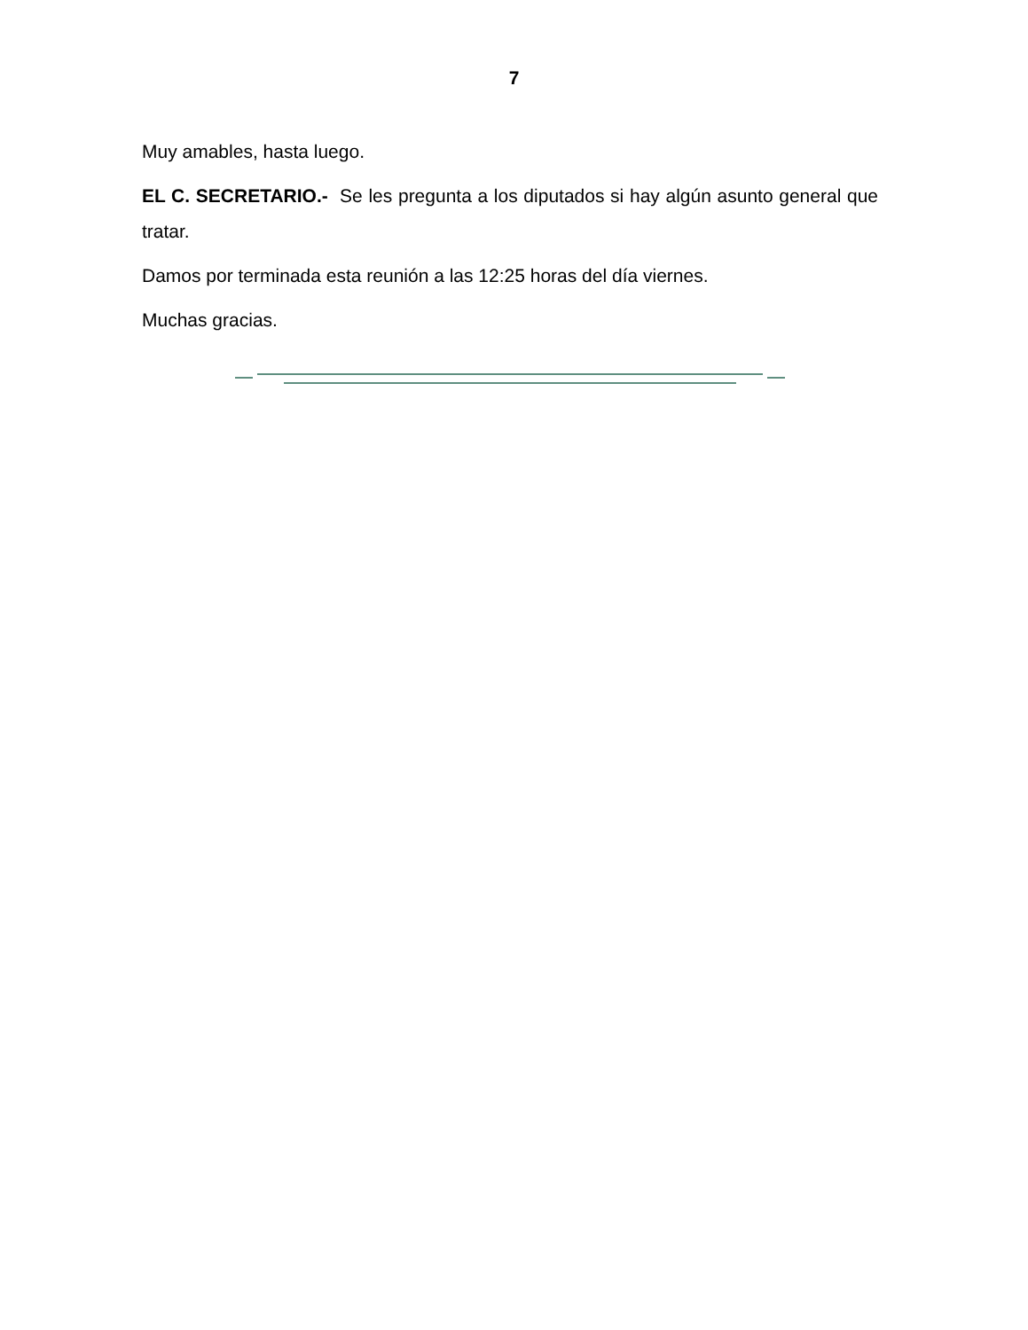7
Muy amables, hasta luego.
EL C. SECRETARIO.- Se les pregunta a los diputados si hay algún asunto general que tratar.
Damos por terminada esta reunión a las 12:25 horas del día viernes.
Muchas gracias.